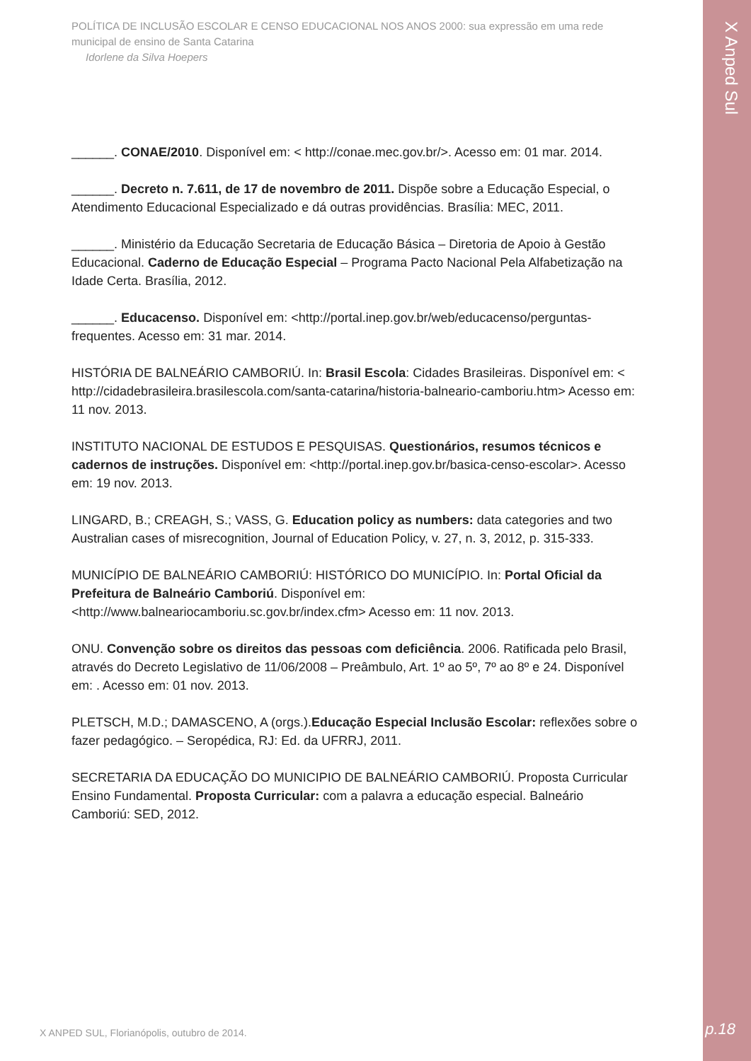X Anped Sul
POLÍTICA DE INCLUSÃO ESCOLAR E CENSO EDUCACIONAL NOS ANOS 2000: sua expressão em uma rede municipal de ensino de Santa Catarina
Idorlene da Silva Hoepers
______. CONAE/2010. Disponível em: < http://conae.mec.gov.br/>. Acesso em: 01 mar. 2014.
______. Decreto n. 7.611, de 17 de novembro de 2011. Dispõe sobre a Educação Especial, o Atendimento Educacional Especializado e dá outras providências. Brasília: MEC, 2011.
______. Ministério da Educação Secretaria de Educação Básica – Diretoria de Apoio à Gestão Educacional. Caderno de Educação Especial – Programa Pacto Nacional Pela Alfabetização na Idade Certa. Brasília, 2012.
______. Educacenso. Disponível em: <http://portal.inep.gov.br/web/educacenso/perguntas-frequentes. Acesso em: 31 mar. 2014.
HISTÓRIA DE BALNEÁRIO CAMBORIÚ. In: Brasil Escola: Cidades Brasileiras. Disponível em: < http://cidadebrasileira.brasilescola.com/santa-catarina/historia-balneario-camboriu.htm> Acesso em: 11 nov. 2013.
INSTITUTO NACIONAL DE ESTUDOS E PESQUISAS. Questionários, resumos técnicos e cadernos de instruções. Disponível em: <http://portal.inep.gov.br/basica-censo-escolar>. Acesso em: 19 nov. 2013.
LINGARD, B.; CREAGH, S.; VASS, G. Education policy as numbers: data categories and two Australian cases of misrecognition, Journal of Education Policy, v. 27, n. 3, 2012, p. 315-333.
MUNICÍPIO DE BALNEÁRIO CAMBORIÚ: HISTÓRICO DO MUNICÍPIO. In: Portal Oficial da Prefeitura de Balneário Camboriú. Disponível em:<http://www.balneariocamboriu.sc.gov.br/index.cfm> Acesso em: 11 nov. 2013.
ONU. Convenção sobre os direitos das pessoas com deficiência. 2006. Ratificada pelo Brasil, através do Decreto Legislativo de 11/06/2008 – Preâmbulo, Art. 1º ao 5º, 7º ao 8º e 24. Disponível em: . Acesso em: 01 nov. 2013.
PLETSCH, M.D.; DAMASCENO, A (orgs.).Educação Especial Inclusão Escolar: reflexões sobre o fazer pedagógico. – Seropédica, RJ: Ed. da UFRRJ, 2011.
SECRETARIA DA EDUCAÇÃO DO MUNICIPIO DE BALNEÁRIO CAMBORIÚ. Proposta Curricular Ensino Fundamental. Proposta Curricular: com a palavra a educação especial. Balneário Camboriú: SED, 2012.
X ANPED SUL, Florianópolis, outubro de 2014.
p.18